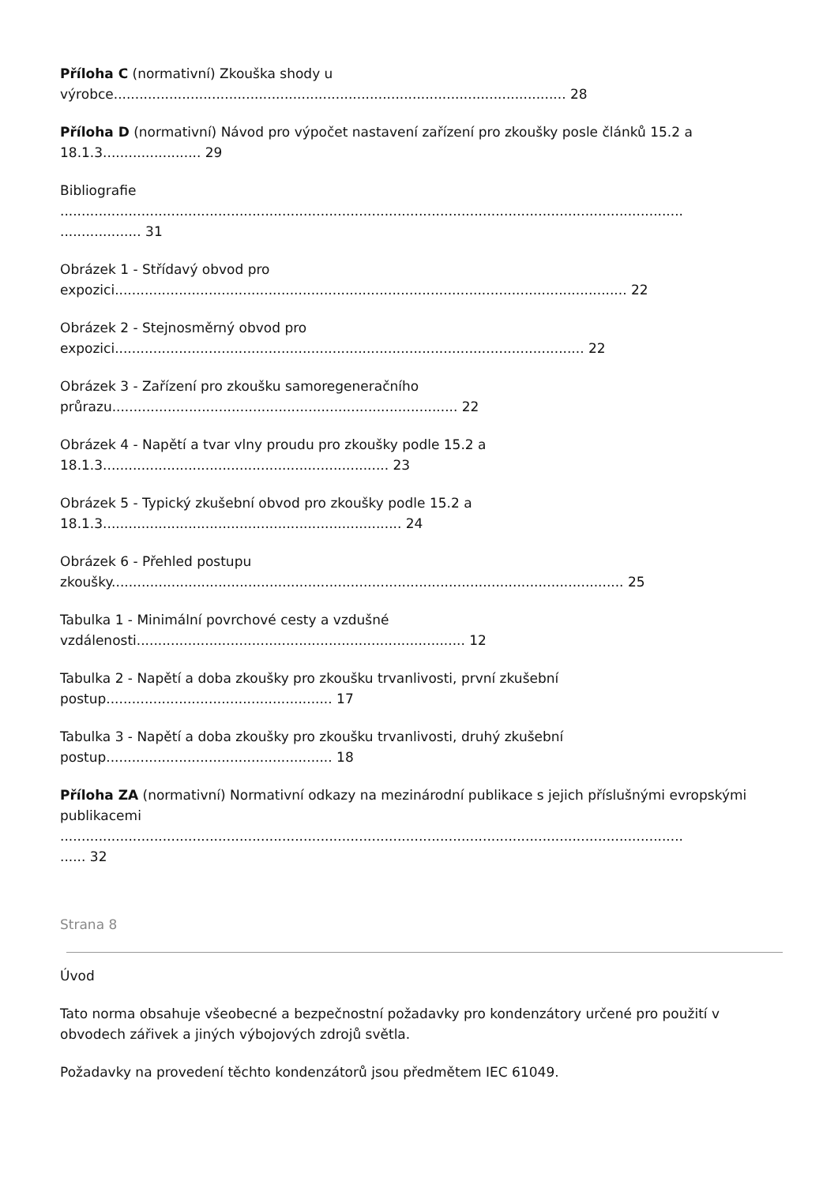Příloha C (normativní) Zkouška shody u
výrobce.......................................................................................................... 28
Příloha D (normativní) Návod pro výpočet nastavení zařízení pro zkoušky posle článků 15.2 a
18.1.3....................... 29
Bibliografie
..................................................................................................................................................
................... 31
Obrázek 1 - Střídavý obvod pro
expozici........................................................................................................................ 22
Obrázek 2 - Stejnosměrný obvod pro
expozici.............................................................................................................. 22
Obrázek 3 - Zařízení pro zkoušku samoregeneračního
průrazu................................................................................. 22
Obrázek 4 - Napětí a tvar vlny proudu pro zkoušky podle 15.2 a
18.1.3................................................................... 23
Obrázek 5 - Typický zkušební obvod pro zkoušky podle 15.2 a
18.1.3...................................................................... 24
Obrázek 6 - Přehled postupu
zkoušky........................................................................................................................ 25
Tabulka 1 - Minimální povrchové cesty a vzdušné
vzdálenosti............................................................................. 12
Tabulka 2 - Napětí a doba zkoušky pro zkoušku trvanlivosti, první zkušební
postup..................................................... 17
Tabulka 3 - Napětí a doba zkoušky pro zkoušku trvanlivosti, druhý zkušební
postup..................................................... 18
Příloha ZA (normativní) Normativní odkazy na mezinárodní publikace s jejich příslušnými evropskými publikacemi
..................................................................................................................................................
...... 32
Strana 8
Úvod
Tato norma obsahuje všeobecné a bezpečnostní požadavky pro kondenzátory určené pro použití v obvodech zářivek a jiných výbojových zdrojů světla.
Požadavky na provedení těchto kondenzátorů jsou předmětem IEC 61049.